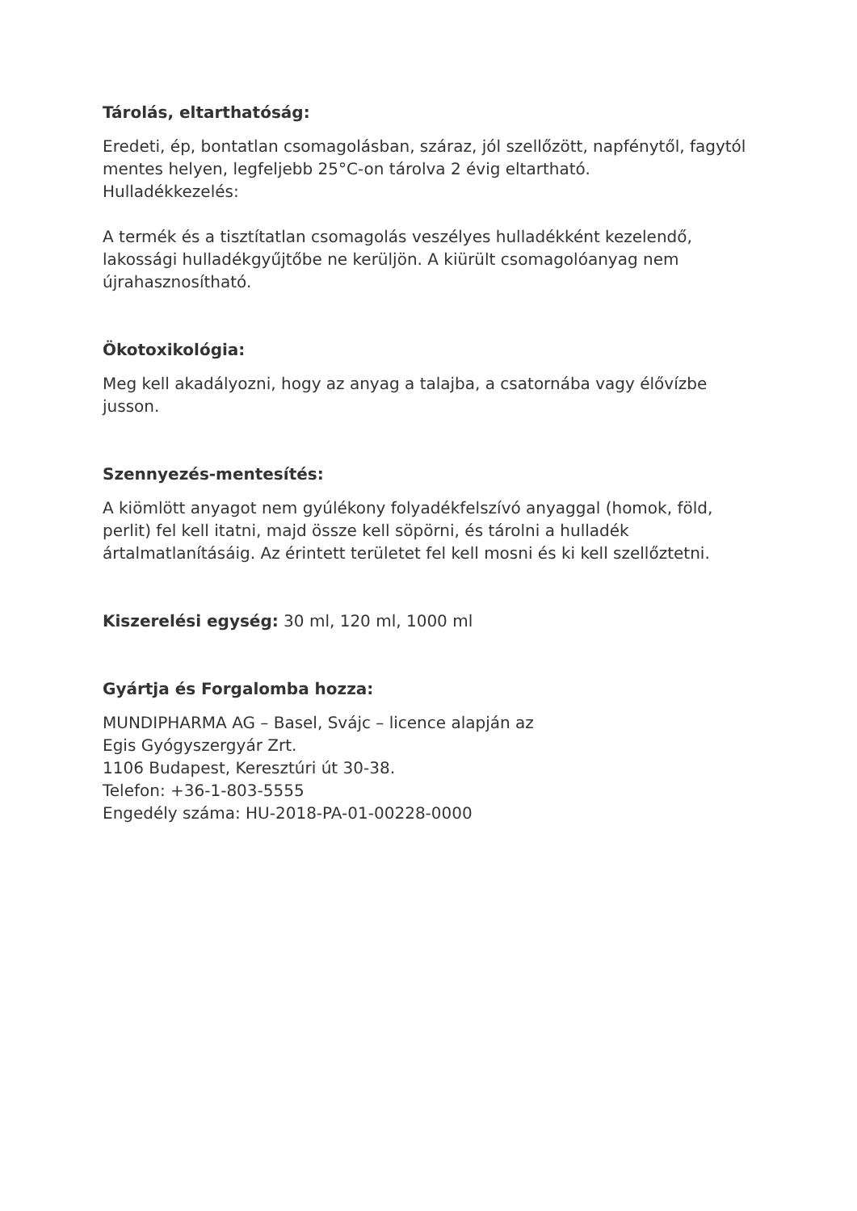Tárolás, eltarthatóság:
Eredeti, ép, bontatlan csomagolásban, száraz, jól szellőzött, napfénytől, fagytól mentes helyen, legfeljebb 25°C-on tárolva 2 évig eltartható.
Hulladékkezelés:
A termék és a tisztítatlan csomagolás veszélyes hulladékként kezelendő, lakossági hulladékgyűjtőbe ne kerüljön. A kiürült csomagolóanyag nem újrahasznosítható.
Ökotoxikológia:
Meg kell akadályozni, hogy az anyag a talajba, a csatornába vagy élővízbe jusson.
Szennyezés-mentesítés:
A kiömlött anyagot nem gyúlékony folyadékfelszívó anyaggal (homok, föld, perlit) fel kell itatni, majd össze kell söpörni, és tárolni a hulladék ártalmatlanításáig. Az érintett területet fel kell mosni és ki kell szellőztetni.
Kiszerelési egység: 30 ml, 120 ml, 1000 ml
Gyártja és Forgalomba hozza:
MUNDIPHARMA AG – Basel, Svájc – licence alapján az
Egis Gyógyszergyár Zrt.
1106 Budapest, Keresztúri út 30-38.
Telefon: +36-1-803-5555
Engedély száma: HU-2018-PA-01-00228-0000